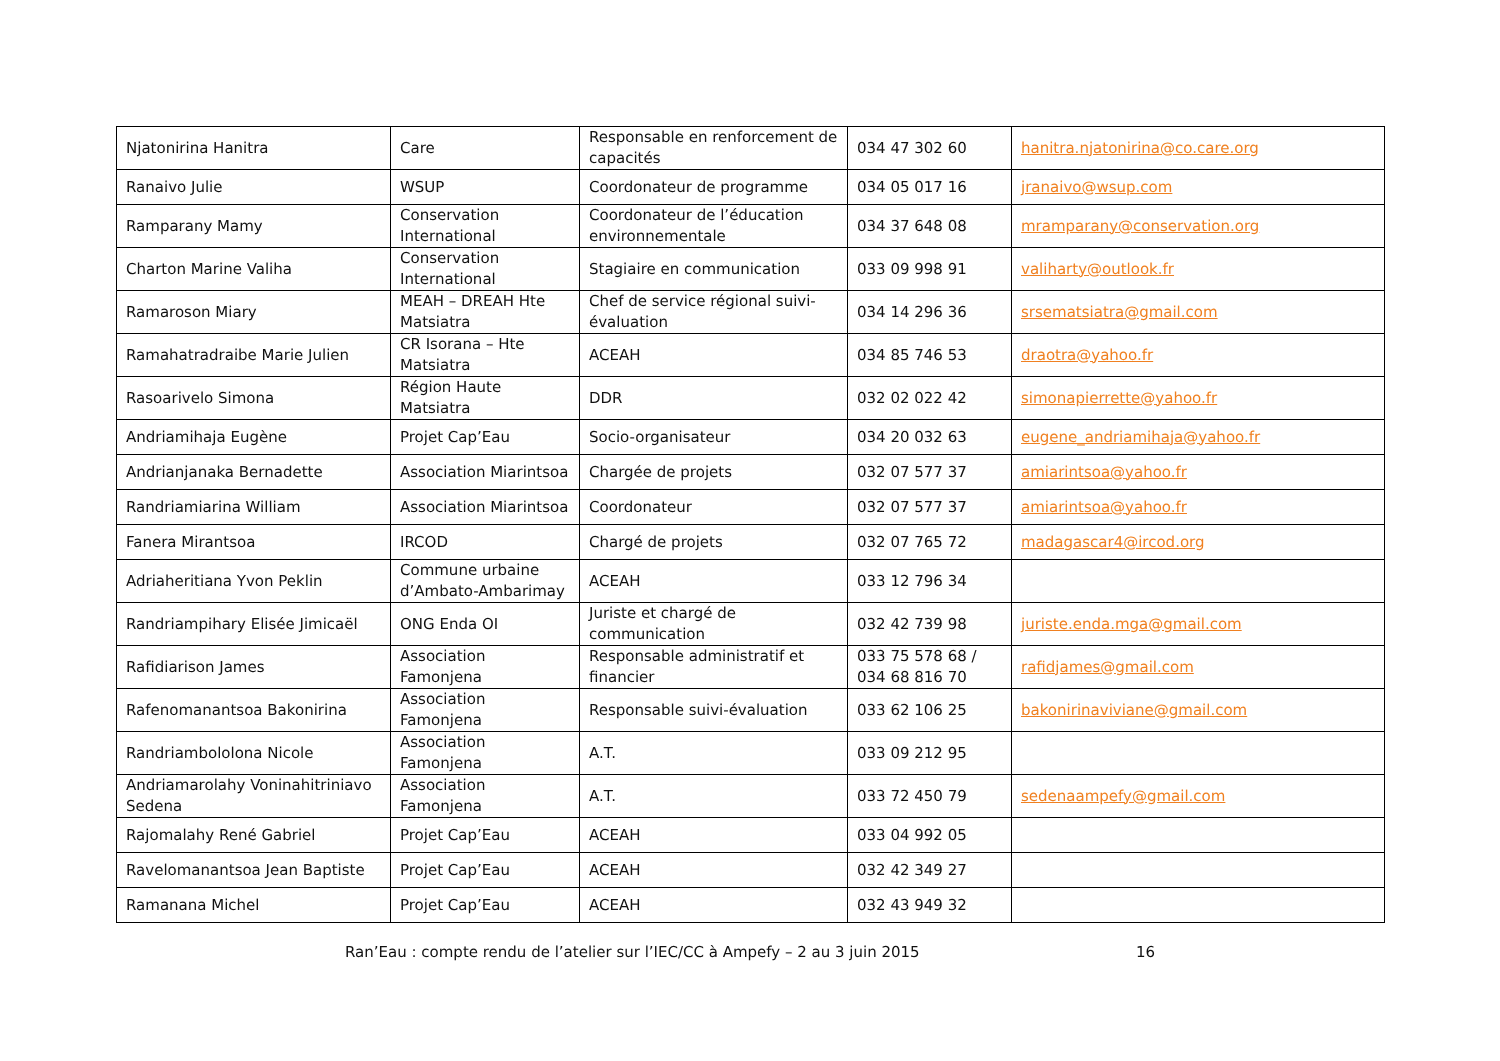| Njatonirina Hanitra | Care | Responsable en renforcement de capacités | 034 47 302 60 | hanitra.njatonirina@co.care.org |
| Ranaivo Julie | WSUP | Coordonateur de programme | 034 05 017 16 | jranaivo@wsup.com |
| Ramparany Mamy | Conservation International | Coordonateur de l’éducation environnementale | 034 37 648 08 | mramparany@conservation.org |
| Charton Marine Valiha | Conservation International | Stagiaire en communication | 033 09 998 91 | valiharty@outlook.fr |
| Ramaroson Miary | MEAH – DREAH Hte Matsiatra | Chef de service régional suivi-évaluation | 034 14 296 36 | srsematsiatra@gmail.com |
| Ramahatradraibe Marie Julien | CR Isorana – Hte Matsiatra | ACEAH | 034 85 746 53 | draotra@yahoo.fr |
| Rasoarivelo Simona | Région Haute Matsiatra | DDR | 032 02 022 42 | simonapierrette@yahoo.fr |
| Andriamihaja Eugène | Projet Cap’Eau | Socio-organisateur | 034 20 032 63 | eugene_andriamihaja@yahoo.fr |
| Andrianjanaka Bernadette | Association Miarintsoa | Chargée de projets | 032 07 577 37 | amiarintsoa@yahoo.fr |
| Randriamiarina William | Association Miarintsoa | Coordonateur | 032 07 577 37 | amiarintsoa@yahoo.fr |
| Fanera Mirantsoa | IRCOD | Chargé de projets | 032 07 765 72 | madagascar4@ircod.org |
| Adriaheritiana Yvon Peklin | Commune urbaine d’Ambato-Ambarimay | ACEAH | 033 12 796 34 | |
| Randriampihary Elisée Jimicaël | ONG Enda OI | Juriste et chargé de communication | 032 42 739 98 | juriste.enda.mga@gmail.com |
| Rafidiarison James | Association Famonjena | Responsable administratif et financier | 033 75 578 68 / 034 68 816 70 | rafidjames@gmail.com |
| Rafenomanantsoa Bakonirina | Association Famonjena | Responsable suivi-évaluation | 033 62 106 25 | bakonirinaviviane@gmail.com |
| Randriambololona Nicole | Association Famonjena | A.T. | 033 09 212 95 | |
| Andriamarolahy Voninahitriniavo Sedena | Association Famonjena | A.T. | 033 72 450 79 | sedenaampefy@gmail.com |
| Rajomalahy René Gabriel | Projet Cap’Eau | ACEAH | 033 04 992 05 | |
| Ravelomanantsoa Jean Baptiste | Projet Cap’Eau | ACEAH | 032 42 349 27 | |
| Ramanana Michel | Projet Cap’Eau | ACEAH | 032 43 949 32 | |
Ran’Eau : compte rendu de l’atelier sur l’IEC/CC à Ampefy – 2 au 3 juin 2015 16